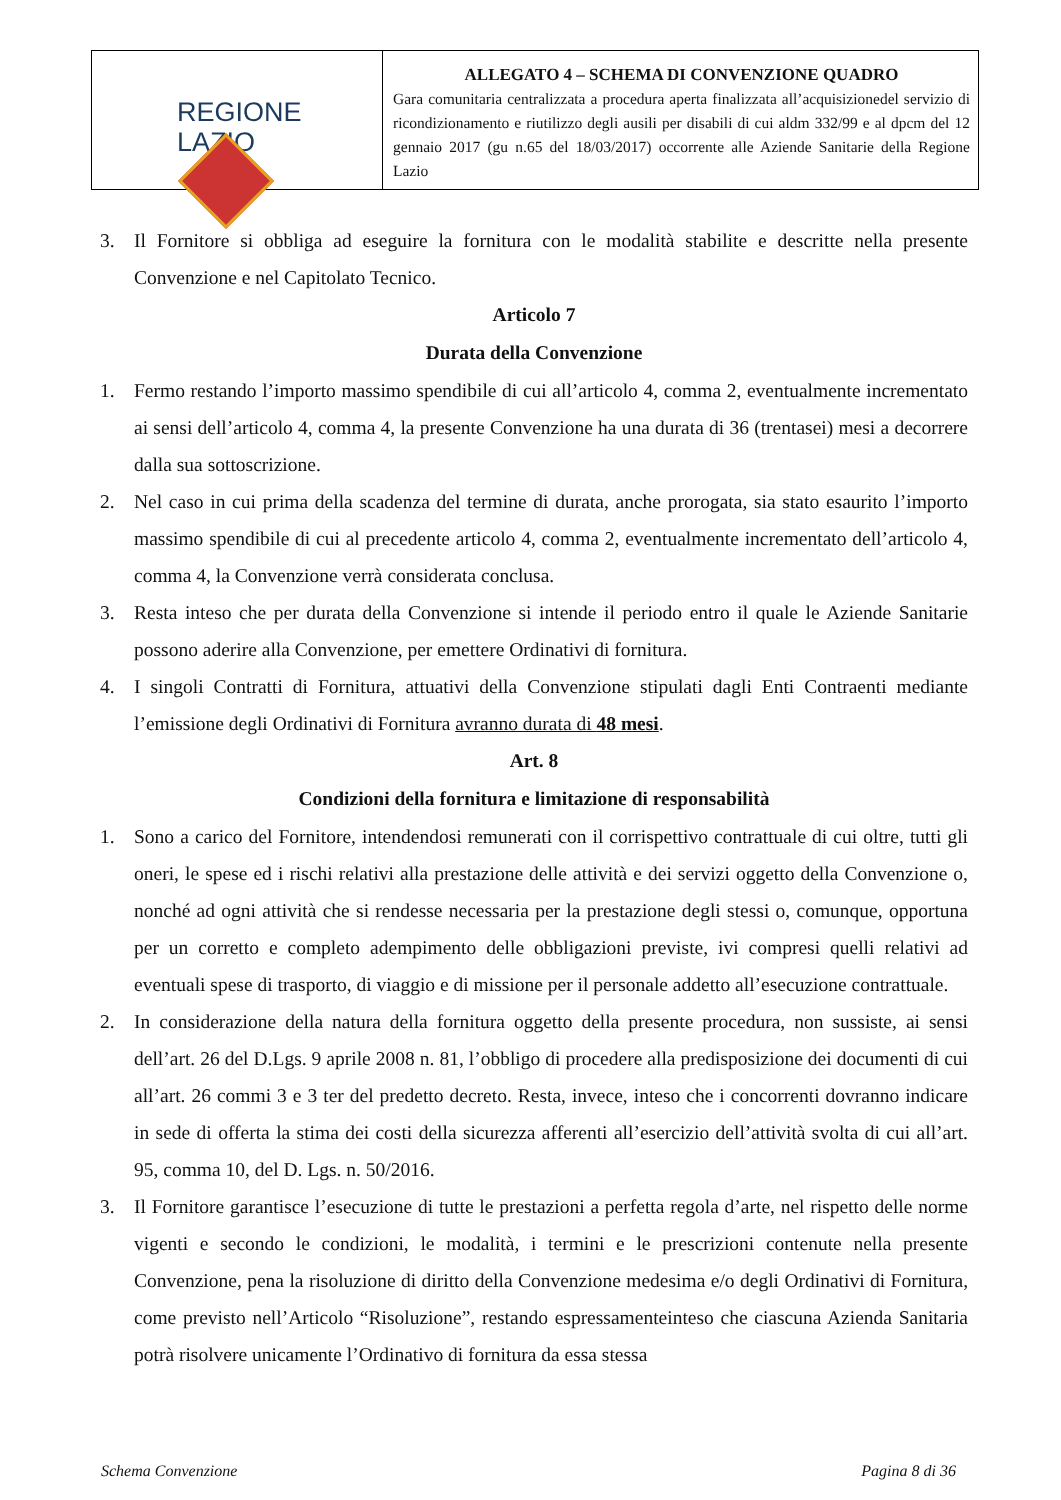| REGIONE LAZIO | ALLEGATO 4 – SCHEMA DI CONVENZIONE QUADRO Gara comunitaria centralizzata a procedura aperta finalizzata all’acquisizionedel servizio di ricondizionamento e riutilizzo degli ausili per disabili di cui aldm 332/99 e al dpcm del 12 gennaio 2017 (gu n.65 del 18/03/2017) occorrente alle Aziende Sanitarie della Regione Lazio |
3. Il Fornitore si obbliga ad eseguire la fornitura con le modalità stabilite e descritte nella presente Convenzione e nel Capitolato Tecnico.
Articolo 7
Durata della Convenzione
1. Fermo restando l’importo massimo spendibile di cui all’articolo 4, comma 2, eventualmente incrementato ai sensi dell’articolo 4, comma 4, la presente Convenzione ha una durata di 36 (trentasei) mesi a decorrere dalla sua sottoscrizione.
2. Nel caso in cui prima della scadenza del termine di durata, anche prorogata, sia stato esaurito l’importo massimo spendibile di cui al precedente articolo 4, comma 2, eventualmente incrementato dell’articolo 4, comma 4, la Convenzione verrà considerata conclusa.
3. Resta inteso che per durata della Convenzione si intende il periodo entro il quale le Aziende Sanitarie possono aderire alla Convenzione, per emettere Ordinativi di fornitura.
4. I singoli Contratti di Fornitura, attuativi della Convenzione stipulati dagli Enti Contraenti mediante l’emissione degli Ordinativi di Fornitura avranno durata di 48 mesi.
Art. 8
Condizioni della fornitura e limitazione di responsabilità
1. Sono a carico del Fornitore, intendendosi remunerati con il corrispettivo contrattuale di cui oltre, tutti gli oneri, le spese ed i rischi relativi alla prestazione delle attività e dei servizi oggetto della Convenzione o, nonché ad ogni attività che si rendesse necessaria per la prestazione degli stessi o, comunque, opportuna per un corretto e completo adempimento delle obbligazioni previste, ivi compresi quelli relativi ad eventuali spese di trasporto, di viaggio e di missione per il personale addetto all’esecuzione contrattuale.
2. In considerazione della natura della fornitura oggetto della presente procedura, non sussiste, ai sensi dell’art. 26 del D.Lgs. 9 aprile 2008 n. 81, l’obbligo di procedere alla predisposizione dei documenti di cui all’art. 26 commi 3 e 3 ter del predetto decreto. Resta, invece, inteso che i concorrenti dovranno indicare in sede di offerta la stima dei costi della sicurezza afferenti all’esercizio dell’attività svolta di cui all’art. 95, comma 10, del D. Lgs. n. 50/2016.
3. Il Fornitore garantisce l’esecuzione di tutte le prestazioni a perfetta regola d’arte, nel rispetto delle norme vigenti e secondo le condizioni, le modalità, i termini e le prescrizioni contenute nella presente Convenzione, pena la risoluzione di diritto della Convenzione medesima e/o degli Ordinativi di Fornitura, come previsto nell’Articolo “Risoluzione”, restando espressamenteinteso che ciascuna Azienda Sanitaria potrà risolvere unicamente l’Ordinativo di fornitura da essa stessa
Schema Convenzione Pagina 8 di 36